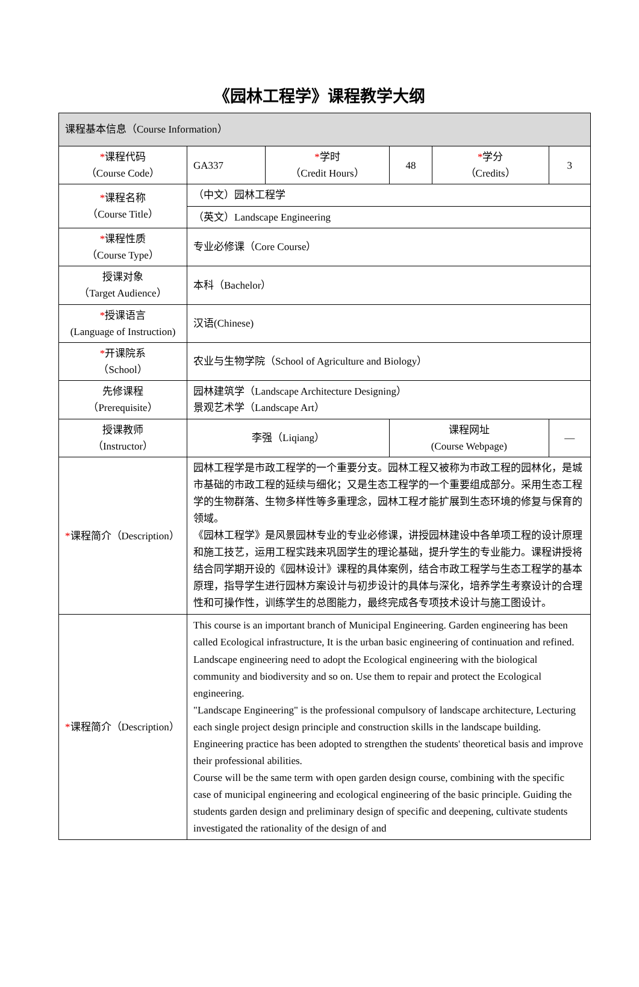《园林工程学》课程教学大纲
| 课程基本信息（Course Information） | | | | | |
| * 课程代码 （Course Code） | GA337 | * 学时 （Credit Hours） | 48 | * 学分 （Credits） | 3 |
| * 课程名称 （Course Title） | （中文）园林工程学 | | | | |
| | （英文）Landscape Engineering | | | | |
| * 课程性质 （Course Type） | 专业必修课（Core Course） | | | | |
| 授课对象 （Target Audience） | 本科（Bachelor） | | | | |
| * 授课语言 (Language of Instruction) | 汉语(Chinese) | | | | |
| * 开课院系 （School） | 农业与生物学院（School of Agriculture and Biology） | | | | |
| 先修课程 （Prerequisite） | 园林建筑学（Landscape Architecture Designing） 景观艺术学（Landscape Art） | | | | |
| 授课教师 （Instructor） | 李强（Liqiang） | | 课程网址 (Course Webpage) | | — |
| * 课程简介（Description） | 园林工程学是市政工程学的一个重要分支。园林工程又被称为市政工程的园林化，是城市基础的市政工程的延续与细化；又是生态工程学的一个重要组成部分。采用生态工程学的生物群落、生物多样性等多重理念，园林工程才能扩展到生态环境的修复与保育的领域。 《园林工程学》是风景园林专业的专业必修课，讲授园林建设中各单项工程的设计原理和施工技艺，运用工程实践来巩固学生的理论基础，提升学生的专业能力。课程讲授将结合同学期开设的《园林设计》课程的具体案例，结合市政工程学与生态工程学的基本原理，指导学生进行园林方案设计与初步设计的具体与深化，培养学生考察设计的合理性和可操作性，训练学生的总图能力，最终完成各专项技术设计与施工图设计。 | | | | |
| * 课程简介（Description） | This course is an important branch of Municipal Engineering. Garden engineering has been called Ecological infrastructure, It is the urban basic engineering of continuation and refined. Landscape engineering need to adopt the Ecological engineering with the biological community and biodiversity and so on. Use them to repair and protect the Ecological engineering. "Landscape Engineering" is the professional compulsory of landscape architecture, Lecturing each single project design principle and construction skills in the landscape building. Engineering practice has been adopted to strengthen the students' theoretical basis and improve their professional abilities. Course will be the same term with open garden design course, combining with the specific case of municipal engineering and ecological engineering of the basic principle. Guiding the students garden design and preliminary design of specific and deepening, cultivate students investigated the rationality of the design of and | | | | |